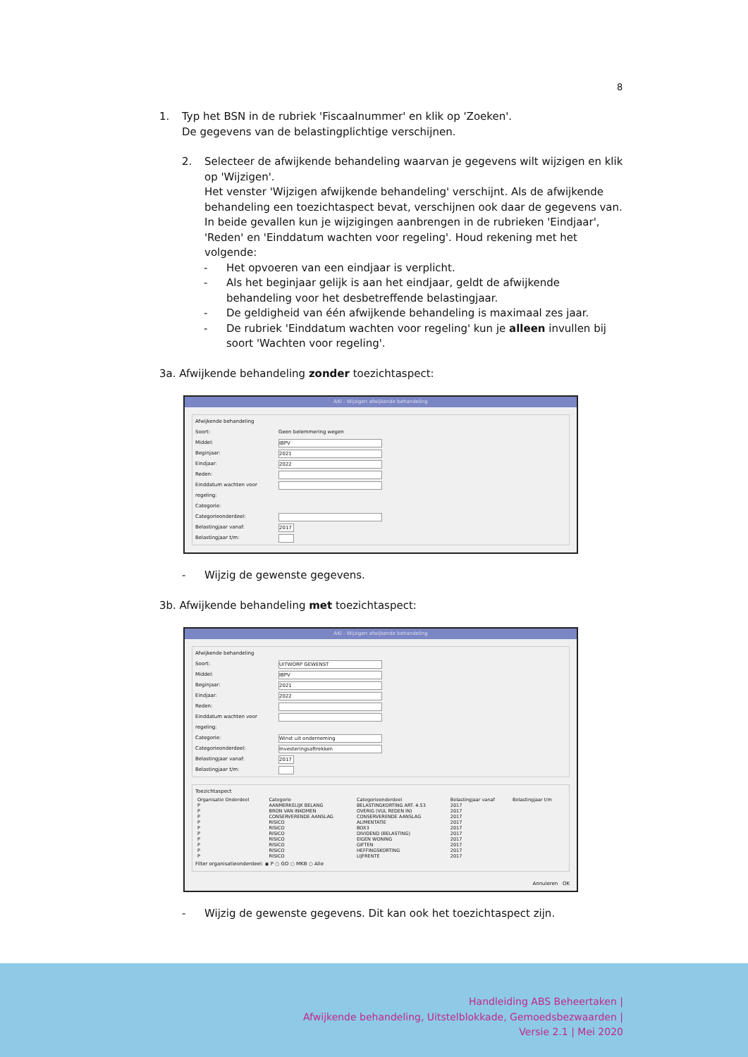8
1. Typ het BSN in de rubriek 'Fiscaalnummer' en klik op 'Zoeken'.
De gegevens van de belastingplichtige verschijnen.
2. Selecteer de afwijkende behandeling waarvan je gegevens wilt wijzigen en klik op 'Wijzigen'.
Het venster 'Wijzigen afwijkende behandeling' verschijnt. Als de afwijkende behandeling een toezichtaspect bevat, verschijnen ook daar de gegevens van. In beide gevallen kun je wijzigingen aanbrengen in de rubrieken 'Eindjaar', 'Reden' en 'Einddatum wachten voor regeling'. Houd rekening met het volgende:
- Het opvoeren van een eindjaar is verplicht.
- Als het beginjaar gelijk is aan het eindjaar, geldt de afwijkende behandeling voor het desbetreffende belastingjaar.
- De geldigheid van één afwijkende behandeling is maximaal zes jaar.
- De rubriek 'Einddatum wachten voor regeling' kun je alleen invullen bij soort 'Wachten voor regeling'.
3a. Afwijkende behandeling zonder toezichtaspect:
AKI - Wijzigen afwijkende behandeling
Afwijkende behandeling
Soort: Geen belemmering wegen
Middel:
IBPV
Beginjaar:
2021
Eindjaar:
2022
Reden:
Einddatum wachten voor regeling:
Categorie:
Categorieonderdeel:
Belastingjaar vanaf:
2017
Belastingjaar t/m:
- Wijzig de gewenste gegevens.
3b. Afwijkende behandeling met toezichtaspect:
AKI - Wijzigen afwijkende behandeling
Afwijkende behandeling
Soort:
UITWORP GEWENST
Middel:
IBPV
Beginjaar:
2021
Eindjaar:
2022
Reden:
Einddatum wachten voor regeling:
Categorie:
Winst uit onderneming
Categorieonderdeel:
Investeringsaftrekken
Belastingjaar vanaf:
2017
Belastingjaar t/m:
Toezichtaspect
| Organisatie Onderdeel | Categorie | Categorieonderdeel | Belastingjaar vanaf | Belastingjaar t/m |
| --- | --- | --- | --- | --- |
| P | AANMERKELIJK BELANG | BELASTINGKORTING ART. 4.53 | 2017 | |
| P | BRON VAN INKOMEN | OVERIG (VUL REDEN IN) | 2017 | |
| P | CONSERVERENDE AANSLAG | CONSERVERENDE AANSLAG | 2017 | |
| P | RISICO | ALIMENTATIE | 2017 | |
| P | RISICO | BOX3 | 2017 | |
| P | RISICO | DIVIDEND (BELASTING) | 2017 | |
| P | RISICO | EIGEN WONING | 2017 | |
| P | RISICO | GIFTEN | 2017 | |
| P | RISICO | HEFFINGSKORTING | 2017 | |
| P | RISICO | LIJFRENTE | 2017 | |
Filter organisatieonderdeel: ◉ P ○ GO ○ MKB ○ Alle
Annuleren OK
- Wijzig de gewenste gegevens. Dit kan ook het toezichtaspect zijn.
Handleiding ABS Beheertaken |
Afwijkende behandeling, Uitstelblokkade, Gemoedsbezwaarden |
Versie 2.1 | Mei 2020